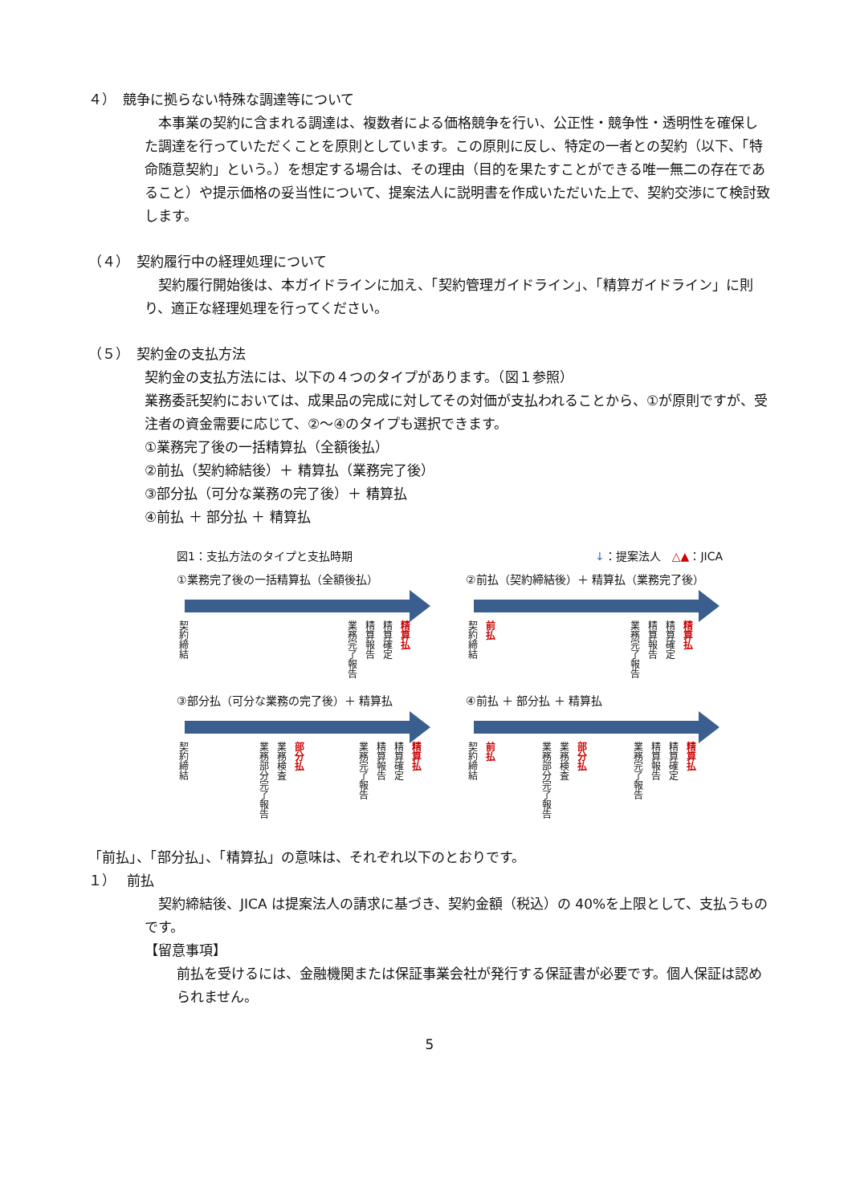４）　競争に拠らない特殊な調達等について
　本事業の契約に含まれる調達は、複数者による価格競争を行い、公正性・競争性・透明性を確保した調達を行っていただくことを原則としています。この原則に反し、特定の一者との契約（以下、「特命随意契約」という。）を想定する場合は、その理由（目的を果たすことができる唯一無二の存在であること）や提示価格の妥当性について、提案法人に説明書を作成いただいた上で、契約交渉にて検討致します。
（４）　契約履行中の経理処理について
　契約履行開始後は、本ガイドラインに加え、「契約管理ガイドライン」、「精算ガイドライン」に則り、適正な経理処理を行ってください。
（５）　契約金の支払方法
契約金の支払方法には、以下の４つのタイプがあります。（図１参照）
業務委託契約においては、成果品の完成に対してその対価が支払われることから、①が原則ですが、受注者の資金需要に応じて、②～④のタイプも選択できます。
①業務完了後の一括精算払（全額後払）
②前払（契約締結後）＋ 精算払（業務完了後）
③部分払（可分な業務の完了後）＋ 精算払
④前払 ＋ 部分払 ＋ 精算払
図1：支払方法のタイプと支払時期 ↓：提案法人　△▲：JICA
①業務完了後の一括精算払（全額後払）
契約締結 業務完了報告 精算報告 精算確定 精算払
②前払（契約締結後）＋ 精算払（業務完了後）
契約締結 前払 業務完了報告 精算報告 精算確定 精算払
③部分払（可分な業務の完了後）＋ 精算払
契約締結 業務部分完了報告 業務検査 部分払 業務完了報告 精算報告 精算確定 精算払
④前払 ＋ 部分払 ＋ 精算払
契約締結 前払 業務部分完了報告 業務検査 部分払 業務完了報告 精算報告 精算確定 精算払
「前払」、「部分払」、「精算払」の意味は、それぞれ以下のとおりです。
１）　 前払
　契約締結後、JICA は提案法人の請求に基づき、契約金額（税込）の 40%を上限として、支払うものです。
【留意事項】
前払を受けるには、金融機関または保証事業会社が発行する保証書が必要です。個人保証は認められません。
5